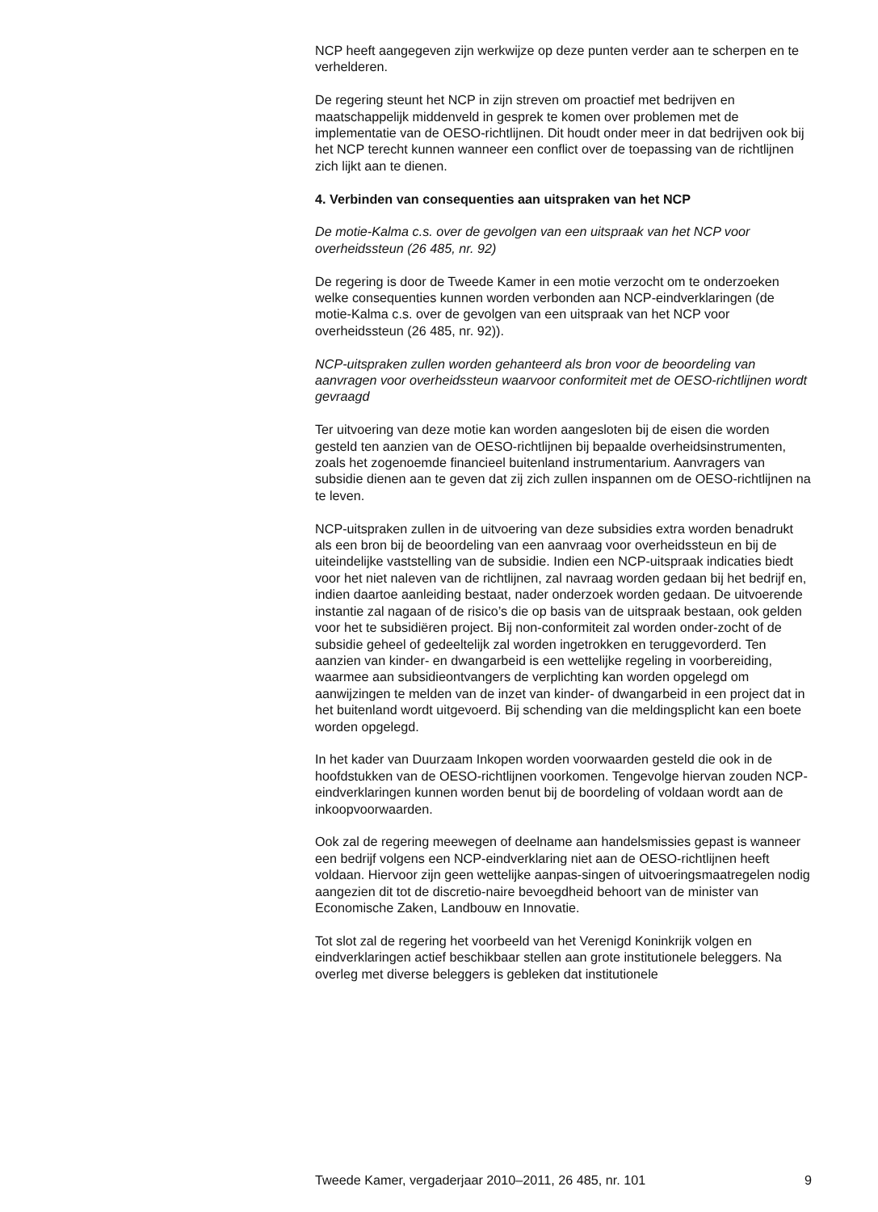NCP heeft aangegeven zijn werkwijze op deze punten verder aan te scherpen en te verhelderen.
De regering steunt het NCP in zijn streven om proactief met bedrijven en maatschappelijk middenveld in gesprek te komen over problemen met de implementatie van de OESO-richtlijnen. Dit houdt onder meer in dat bedrijven ook bij het NCP terecht kunnen wanneer een conflict over de toepassing van de richtlijnen zich lijkt aan te dienen.
4. Verbinden van consequenties aan uitspraken van het NCP
De motie-Kalma c.s. over de gevolgen van een uitspraak van het NCP voor overheidssteun (26 485, nr. 92)
De regering is door de Tweede Kamer in een motie verzocht om te onderzoeken welke consequenties kunnen worden verbonden aan NCP-eindverklaringen (de motie-Kalma c.s. over de gevolgen van een uitspraak van het NCP voor overheidssteun (26 485, nr. 92)).
NCP-uitspraken zullen worden gehanteerd als bron voor de beoordeling van aanvragen voor overheidssteun waarvoor conformiteit met de OESO-richtlijnen wordt gevraagd
Ter uitvoering van deze motie kan worden aangesloten bij de eisen die worden gesteld ten aanzien van de OESO-richtlijnen bij bepaalde overheidsinstrumenten, zoals het zogenoemde financieel buitenland instrumentarium. Aanvragers van subsidie dienen aan te geven dat zij zich zullen inspannen om de OESO-richtlijnen na te leven.
NCP-uitspraken zullen in de uitvoering van deze subsidies extra worden benadrukt als een bron bij de beoordeling van een aanvraag voor overheidssteun en bij de uiteindelijke vaststelling van de subsidie. Indien een NCP-uitspraak indicaties biedt voor het niet naleven van de richtlijnen, zal navraag worden gedaan bij het bedrijf en, indien daartoe aanleiding bestaat, nader onderzoek worden gedaan. De uitvoerende instantie zal nagaan of de risico’s die op basis van de uitspraak bestaan, ook gelden voor het te subsidiëren project. Bij non-conformiteit zal worden onder-zocht of de subsidie geheel of gedeeltelijk zal worden ingetrokken en teruggevorderd. Ten aanzien van kinder- en dwangarbeid is een wettelijke regeling in voorbereiding, waarmee aan subsidieontvangers de verplichting kan worden opgelegd om aanwijzingen te melden van de inzet van kinder- of dwangarbeid in een project dat in het buitenland wordt uitgevoerd. Bij schending van die meldingsplicht kan een boete worden opgelegd.
In het kader van Duurzaam Inkopen worden voorwaarden gesteld die ook in de hoofdstukken van de OESO-richtlijnen voorkomen. Tengevolge hiervan zouden NCP-eindverklaringen kunnen worden benut bij de boordeling of voldaan wordt aan de inkoopvoorwaarden.
Ook zal de regering meewegen of deelname aan handelsmissies gepast is wanneer een bedrijf volgens een NCP-eindverklaring niet aan de OESO-richtlijnen heeft voldaan. Hiervoor zijn geen wettelijke aanpas-singen of uitvoeringsmaatregelen nodig aangezien dit tot de discretio-naire bevoegdheid behoort van de minister van Economische Zaken, Landbouw en Innovatie.
Tot slot zal de regering het voorbeeld van het Verenigd Koninkrijk volgen en eindverklaringen actief beschikbaar stellen aan grote institutionele beleggers. Na overleg met diverse beleggers is gebleken dat institutionele
Tweede Kamer, vergaderjaar 2010–2011, 26 485, nr. 101 9